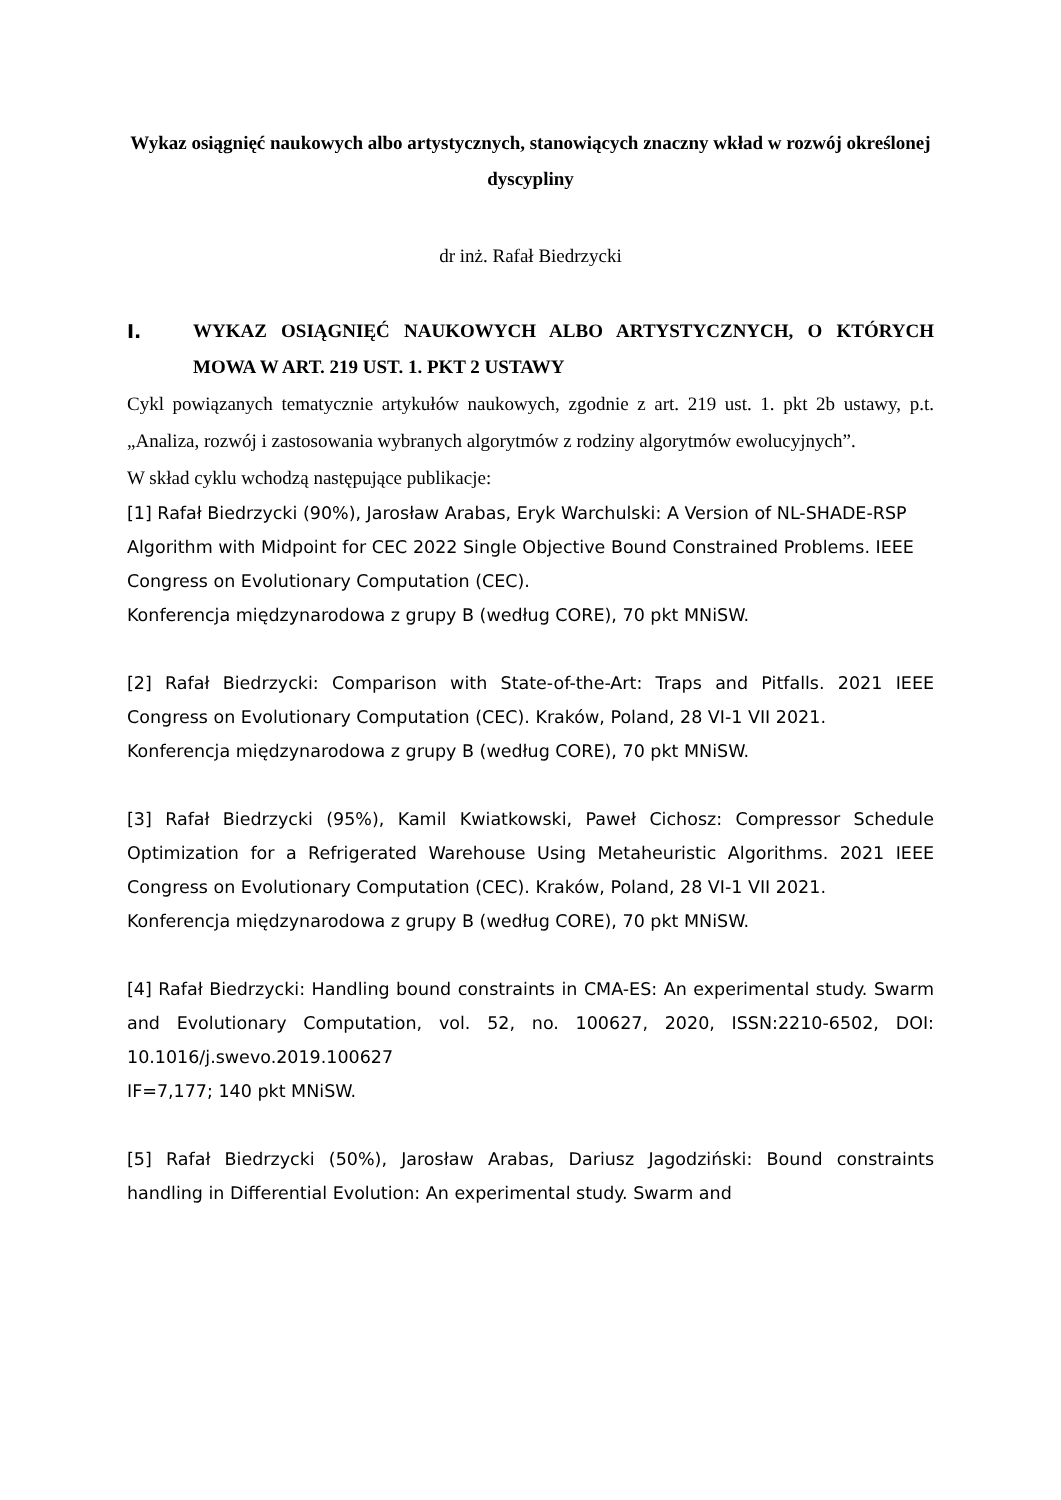Wykaz osiągnięć naukowych albo artystycznych, stanowiących znaczny wkład w rozwój określonej dyscypliny
dr inż. Rafał Biedrzycki
I. WYKAZ OSIĄGNIĘĆ NAUKOWYCH ALBO ARTYSTYCZNYCH, O KTÓRYCH MOWA W ART. 219 UST. 1. PKT 2 USTAWY
Cykl powiązanych tematycznie artykułów naukowych, zgodnie z art. 219 ust. 1. pkt 2b ustawy, p.t. „Analiza, rozwój i zastosowania wybranych algorytmów z rodziny algorytmów ewolucyjnych”.
W skład cyklu wchodzą następujące publikacje:
[1] Rafał Biedrzycki (90%), Jarosław Arabas, Eryk Warchulski: A Version of NL-SHADE-RSP Algorithm with Midpoint for CEC 2022 Single Objective Bound Constrained Problems. IEEE Congress on Evolutionary Computation (CEC).
Konferencja międzynarodowa z grupy B (według CORE), 70 pkt MNiSW.
[2] Rafał Biedrzycki: Comparison with State-of-the-Art: Traps and Pitfalls. 2021 IEEE Congress on Evolutionary Computation (CEC). Kraków, Poland, 28 VI-1 VII 2021.
Konferencja międzynarodowa z grupy B (według CORE), 70 pkt MNiSW.
[3] Rafał Biedrzycki (95%), Kamil Kwiatkowski, Paweł Cichosz: Compressor Schedule Optimization for a Refrigerated Warehouse Using Metaheuristic Algorithms. 2021 IEEE Congress on Evolutionary Computation (CEC). Kraków, Poland, 28 VI-1 VII 2021.
Konferencja międzynarodowa z grupy B (według CORE), 70 pkt MNiSW.
[4] Rafał Biedrzycki: Handling bound constraints in CMA-ES: An experimental study. Swarm and Evolutionary Computation, vol. 52, no. 100627, 2020, ISSN:2210-6502, DOI: 10.1016/j.swevo.2019.100627
IF=7,177; 140 pkt MNiSW.
[5] Rafał Biedrzycki (50%), Jarosław Arabas, Dariusz Jagodziński: Bound constraints handling in Differential Evolution: An experimental study. Swarm and